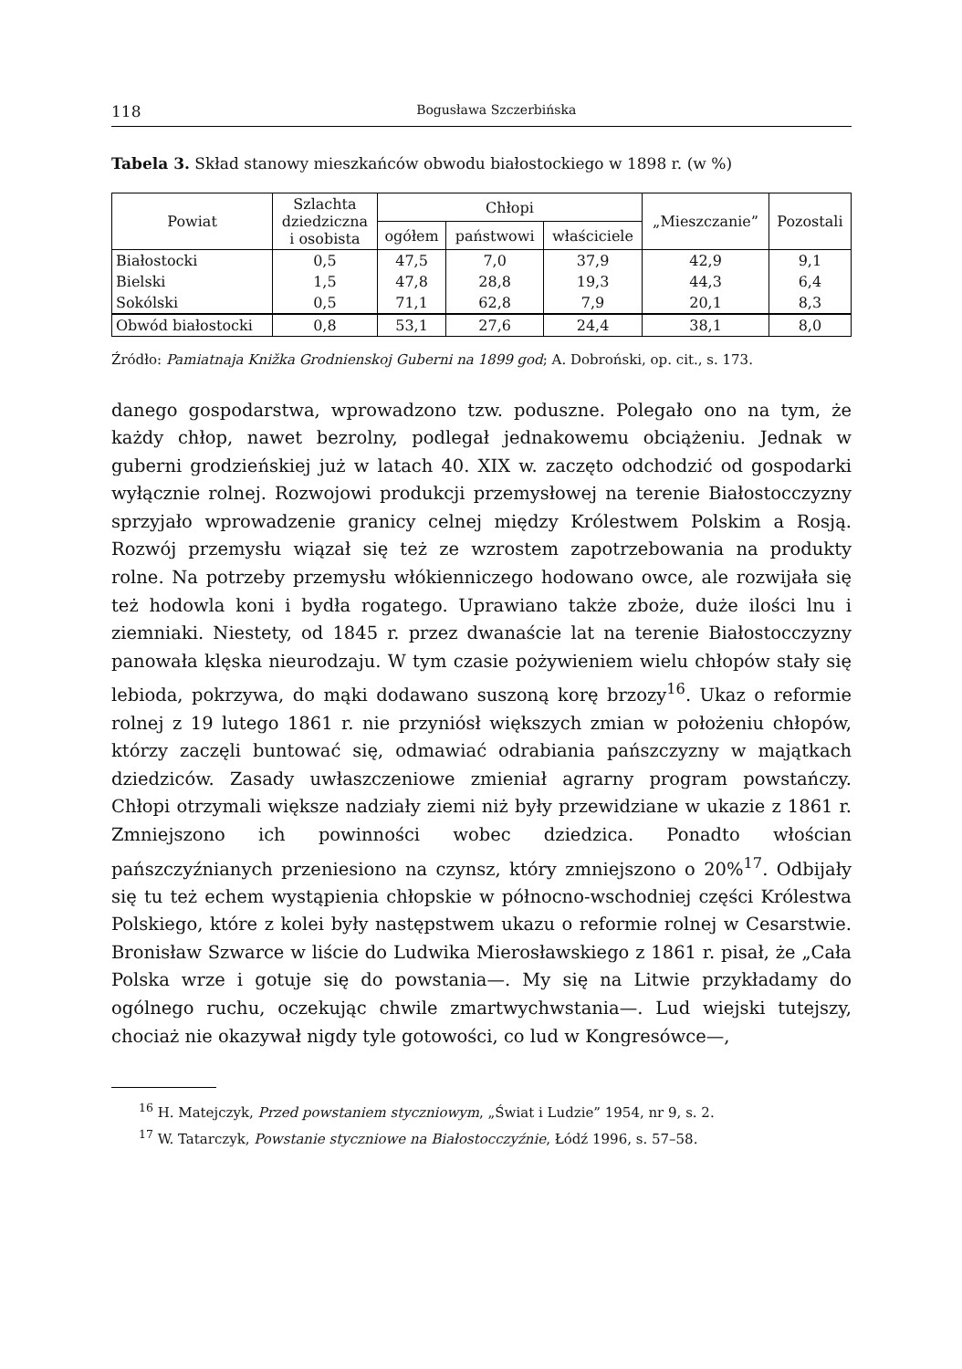118 Bogusława Szczerbińska
Tabela 3. Skład stanowy mieszkańców obwodu białostockiego w 1898 r. (w %)
| Powiat | Szlachta dziedziczna i osobista | Chłopi | | | „Mieszczanie” | Pozostali |
| --- | --- | --- | --- | --- | --- | --- |
| | | ogółem | państwowi | właściciele | | |
| Białostocki | 0,5 | 47,5 | 7,0 | 37,9 | 42,9 | 9,1 |
| Bielski | 1,5 | 47,8 | 28,8 | 19,3 | 44,3 | 6,4 |
| Sokólski | 0,5 | 71,1 | 62,8 | 7,9 | 20,1 | 8,3 |
| Obwód białostocki | 0,8 | 53,1 | 27,6 | 24,4 | 38,1 | 8,0 |
Źródło: Pamiatnaja Knižka Grodnienskoj Guberni na 1899 god; A. Dobroński, op. cit., s. 173.
danego gospodarstwa, wprowadzono tzw. poduszne. Polegało ono na tym, że każdy chłop, nawet bezrolny, podlegał jednakowemu obciążeniu. Jednak w guberni grodzieńskiej już w latach 40. XIX w. zaczęto odchodzić od gospodarki wyłącznie rolnej. Rozwojowi produkcji przemysłowej na terenie Białostocczyzny sprzyjało wprowadzenie granicy celnej między Królestwem Polskim a Rosją. Rozwój przemysłu wiązał się też ze wzrostem zapotrzebowania na produkty rolne. Na potrzeby przemysłu włókienniczego hodowano owce, ale rozwijała się też hodowla koni i bydła rogatego. Uprawiano także zboże, duże ilości lnu i ziemniaki. Niestety, od 1845 r. przez dwanaście lat na terenie Białostocczyzny panowała klęska nieurodzaju. W tym czasie pożywieniem wielu chłopów stały się lebioda, pokrzywa, do mąki dodawano suszoną korę brzozy<sup>16</sup>. Ukaz o reformie rolnej z 19 lutego 1861 r. nie przyniósł większych zmian w położeniu chłopów, którzy zaczęli buntować się, odmawiać odrabiania pańszczyzny w majątkach dziedziców. Zasady uwłaszczeniowe zmieniał agrarny program powstańczy. Chłopi otrzymali większe nadziały ziemi niż były przewidziane w ukazie z 1861 r. Zmniejszono ich powinności wobec dziedzica. Ponadto włościan pańszczyźnianych przeniesiono na czynsz, który zmniejszono o 20%<sup>17</sup>. Odbijały się tu też echem wystąpienia chłopskie w północno-wschodniej części Królestwa Polskiego, które z kolei były następstwem ukazu o reformie rolnej w Cesarstwie. Bronisław Szwarce w liście do Ludwika Mierosławskiego z 1861 r. pisał, że „Cała Polska wrze i gotuje się do powstania—. My się na Litwie przykładamy do ogólnego ruchu, oczekując chwile zmartwychwstania—. Lud wiejski tutejszy, chociaż nie okazywał nigdy tyle gotowości, co lud w Kongresówce—,
<sup>16</sup> H. Matejczyk, Przed powstaniem styczniowym, „Świat i Ludzie” 1954, nr 9, s. 2.
<sup>17</sup> W. Tatarczyk, Powstanie styczniowe na Białostocczyźnie, Łódź 1996, s. 57–58.